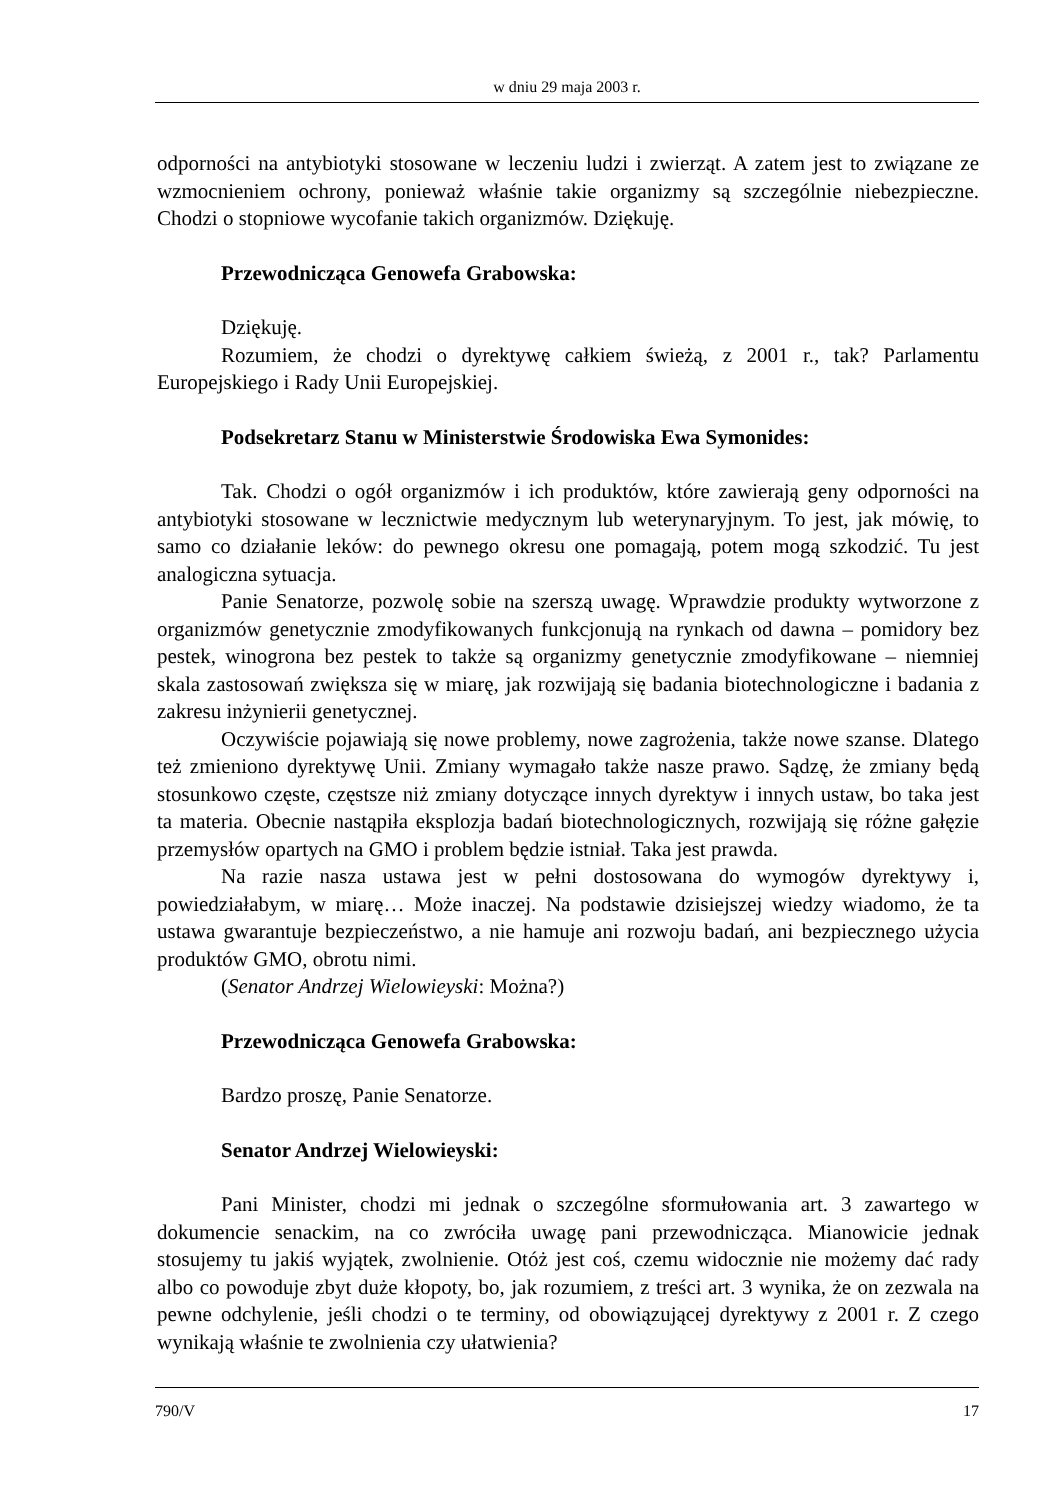w dniu 29 maja 2003 r.
odporności na antybiotyki stosowane w leczeniu ludzi i zwierząt. A zatem jest to związane ze wzmocnieniem ochrony, ponieważ właśnie takie organizmy są szczególnie niebezpieczne. Chodzi o stopniowe wycofanie takich organizmów. Dziękuję.
Przewodnicząca Genowefa Grabowska:
Dziękuję.
Rozumiem, że chodzi o dyrektywę całkiem świeżą, z 2001 r., tak? Parlamentu Europejskiego i Rady Unii Europejskiej.
Podsekretarz Stanu w Ministerstwie Środowiska Ewa Symonides:
Tak. Chodzi o ogół organizmów i ich produktów, które zawierają geny odporności na antybiotyki stosowane w lecznictwie medycznym lub weterynaryjnym. To jest, jak mówię, to samo co działanie leków: do pewnego okresu one pomagają, potem mogą szkodzić. Tu jest analogiczna sytuacja.
Panie Senatorze, pozwolę sobie na szerszą uwagę. Wprawdzie produkty wytworzone z organizmów genetycznie zmodyfikowanych funkcjonują na rynkach od dawna – pomidory bez pestek, winogrona bez pestek to także są organizmy genetycznie zmodyfikowane – niemniej skala zastosowań zwiększa się w miarę, jak rozwijają się badania biotechnologiczne i badania z zakresu inżynierii genetycznej.
Oczywiście pojawiają się nowe problemy, nowe zagrożenia, także nowe szanse. Dlatego też zmieniono dyrektywę Unii. Zmiany wymagało także nasze prawo. Sądzę, że zmiany będą stosunkowo częste, częstsze niż zmiany dotyczące innych dyrektyw i innych ustaw, bo taka jest ta materia. Obecnie nastąpiła eksplozja badań biotechnologicznych, rozwijają się różne gałęzie przemysłów opartych na GMO i problem będzie istniał. Taka jest prawda.
Na razie nasza ustawa jest w pełni dostosowana do wymogów dyrektywy i, powiedziałabym, w miarę… Może inaczej. Na podstawie dzisiejszej wiedzy wiadomo, że ta ustawa gwarantuje bezpieczeństwo, a nie hamuje ani rozwoju badań, ani bezpiecznego użycia produktów GMO, obrotu nimi.
(Senator Andrzej Wielowieyski: Można?)
Przewodnicząca Genowefa Grabowska:
Bardzo proszę, Panie Senatorze.
Senator Andrzej Wielowieyski:
Pani Minister, chodzi mi jednak o szczególne sformułowania art. 3 zawartego w dokumencie senackim, na co zwróciła uwagę pani przewodnicząca. Mianowicie jednak stosujemy tu jakiś wyjątek, zwolnienie. Otóż jest coś, czemu widocznie nie możemy dać rady albo co powoduje zbyt duże kłopoty, bo, jak rozumiem, z treści art. 3 wynika, że on zezwala na pewne odchylenie, jeśli chodzi o te terminy, od obowiązującej dyrektywy z 2001 r. Z czego wynikają właśnie te zwolnienia czy ułatwienia?
790/V 17